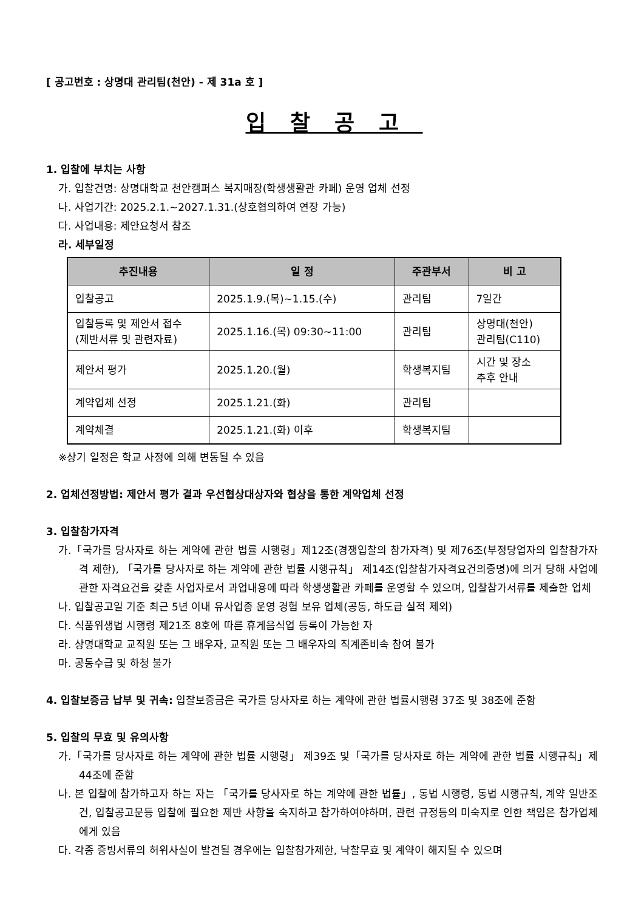[ 공고번호 : 상명대 관리팀(천안) - 제 31a 호 ]
입찰공고
1. 입찰에 부치는 사항
가. 입찰건명: 상명대학교 천안캠퍼스 복지매장(학생생활관 카페) 운영 업체 선정
나. 사업기간: 2025.2.1.~2027.1.31.(상호협의하여 연장 가능)
다. 사업내용: 제안요청서 참조
라. 세부일정
| 추진내용 | 일 정 | 주관부서 | 비 고 |
| --- | --- | --- | --- |
| 입찰공고 | 2025.1.9.(목)~1.15.(수) | 관리팀 | 7일간 |
| 입찰등록 및 제안서 접수 (제반서류 및 관련자료) | 2025.1.16.(목) 09:30~11:00 | 관리팀 | 상명대(천안) 관리팀(C110) |
| 제안서 평가 | 2025.1.20.(월) | 학생복지팀 | 시간 및 장소 추후 안내 |
| 계약업체 선정 | 2025.1.21.(화) | 관리팀 | |
| 계약체결 | 2025.1.21.(화) 이후 | 학생복지팀 | |
※상기 일정은 학교 사정에 의해 변동될 수 있음
2. 업체선정방법: 제안서 평가 결과 우선협상대상자와 협상을 통한 계약업체 선정
3. 입찰참가자격
가.「국가를 당사자로 하는 계약에 관한 법률 시행령」제12조(경쟁입찰의 참가자격) 및 제76조(부정당업자의 입찰참가자격 제한), 「국가를 당사자로 하는 계약에 관한 법률 시행규칙」 제14조(입찰참가자격요건의증명)에 의거 당해 사업에 관한 자격요건을 갖춘 사업자로서 과업내용에 따라 학생생활관 카페를 운영할 수 있으며, 입찰참가서류를 제출한 업체
나. 입찰공고일 기준 최근 5년 이내 유사업종 운영 경험 보유 업체(공동, 하도급 실적 제외)
다. 식품위생법 시행령 제21조 8호에 따른 휴게음식업 등록이 가능한 자
라. 상명대학교 교직원 또는 그 배우자, 교직원 또는 그 배우자의 직계존비속 참여 불가
마. 공동수급 및 하청 불가
4. 입찰보증금 납부 및 귀속: 입찰보증금은 국가를 당사자로 하는 계약에 관한 법률시행령 37조 및 38조에 준함
5. 입찰의 무효 및 유의사항
가.「국가를 당사자로 하는 계약에 관한 법률 시행령」 제39조 및「국가를 당사자로 하는 계약에 관한 법률 시행규칙」제44조에 준함
나. 본 입찰에 참가하고자 하는 자는 「국가를 당사자로 하는 계약에 관한 법률」, 동법 시행령, 동법 시행규칙, 계약 일반조건, 입찰공고문등 입찰에 필요한 제반 사항을 숙지하고 참가하여야하며, 관련 규정등의 미숙지로 인한 책임은 참가업체에게 있음
다. 각종 증빙서류의 허위사실이 발견될 경우에는 입찰참가제한, 낙찰무효 및 계약이 해지될 수 있으며